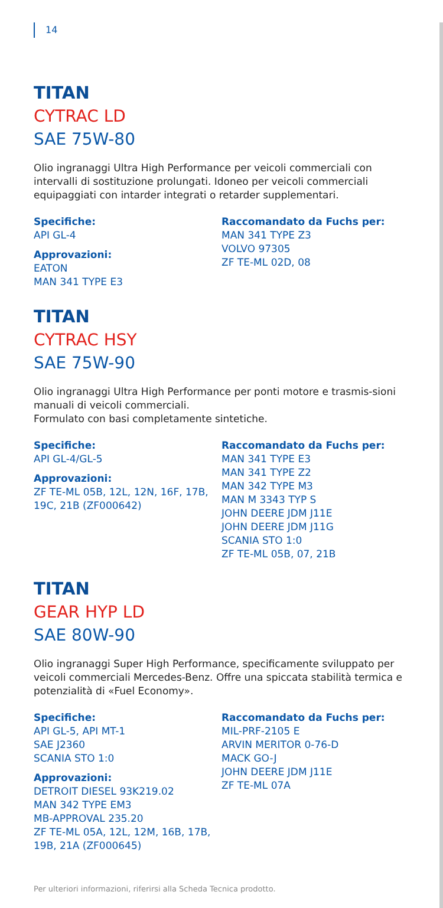14
TITAN
CYTRAC LD
SAE 75W-80
Olio ingranaggi Ultra High Performance per veicoli commerciali con intervalli di sostituzione prolungati. Idoneo per veicoli commerciali equipaggiati con intarder integrati o retarder supplementari.
Specifiche:
API GL-4
Approvazioni:
EATON
MAN 341 TYPE E3
Raccomandato da Fuchs per:
MAN 341 TYPE Z3
VOLVO 97305
ZF TE-ML 02D, 08
TITAN
CYTRAC HSY
SAE 75W-90
Olio ingranaggi Ultra High Performance per ponti motore e trasmis-sioni manuali di veicoli commerciali.
Formulato con basi completamente sintetiche.
Specifiche:
API GL-4/GL-5
Approvazioni:
ZF TE-ML 05B, 12L, 12N, 16F, 17B, 19C, 21B (ZF000642)
Raccomandato da Fuchs per:
MAN 341 TYPE E3
MAN 341 TYPE Z2
MAN 342 TYPE M3
MAN M 3343 TYP S
JOHN DEERE JDM J11E
JOHN DEERE JDM J11G
SCANIA STO 1:0
ZF TE-ML 05B, 07, 21B
TITAN
GEAR HYP LD
SAE 80W-90
Olio ingranaggi Super High Performance, specificamente sviluppato per veicoli commerciali Mercedes-Benz. Offre una spiccata stabilità termica e potenzialità di «Fuel Economy».
Specifiche:
API GL-5, API MT-1
SAE J2360
SCANIA STO 1:0
Approvazioni:
DETROIT DIESEL 93K219.02
MAN 342 TYPE EM3
MB-APPROVAL 235.20
ZF TE-ML 05A, 12L, 12M, 16B, 17B, 19B, 21A (ZF000645)
Raccomandato da Fuchs per:
MIL-PRF-2105 E
ARVIN MERITOR 0-76-D
MACK GO-J
JOHN DEERE JDM J11E
ZF TE-ML 07A
Per ulteriori informazioni, riferirsi alla Scheda Tecnica prodotto.